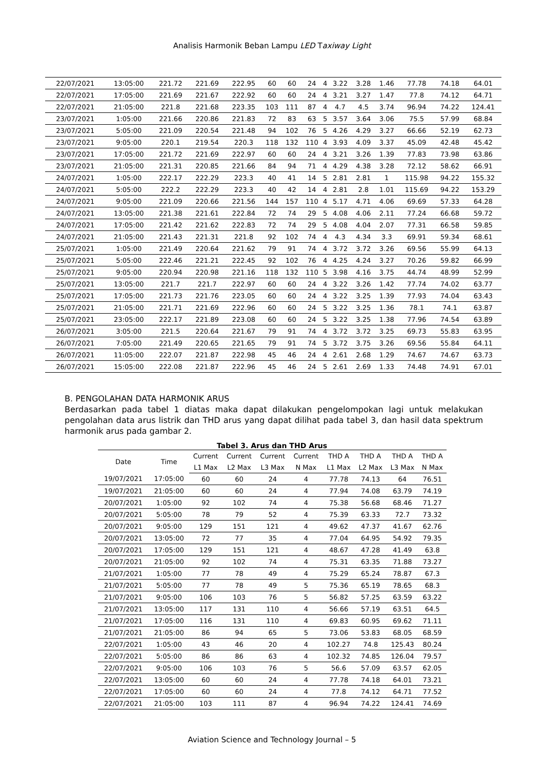Analisis Harmonik Beban Lampu LED Taxiway Light
| 22/07/2021 | 13:05:00 | 221.72 | 221.69 | 222.95 | 60 | 60 | 24 | 4 | 3.22 | 3.28 | 1.46 | 77.78 | 74.18 | 64.01 |
| 22/07/2021 | 17:05:00 | 221.69 | 221.67 | 222.92 | 60 | 60 | 24 | 4 | 3.21 | 3.27 | 1.47 | 77.8 | 74.12 | 64.71 |
| 22/07/2021 | 21:05:00 | 221.8 | 221.68 | 223.35 | 103 | 111 | 87 | 4 | 4.7 | 4.5 | 3.74 | 96.94 | 74.22 | 124.41 |
| 23/07/2021 | 1:05:00 | 221.66 | 220.86 | 221.83 | 72 | 83 | 63 | 5 | 3.57 | 3.64 | 3.06 | 75.5 | 57.99 | 68.84 |
| 23/07/2021 | 5:05:00 | 221.09 | 220.54 | 221.48 | 94 | 102 | 76 | 5 | 4.26 | 4.29 | 3.27 | 66.66 | 52.19 | 62.73 |
| 23/07/2021 | 9:05:00 | 220.1 | 219.54 | 220.3 | 118 | 132 | 110 | 4 | 3.93 | 4.09 | 3.37 | 45.09 | 42.48 | 45.42 |
| 23/07/2021 | 17:05:00 | 221.72 | 221.69 | 222.97 | 60 | 60 | 24 | 4 | 3.21 | 3.26 | 1.39 | 77.83 | 73.98 | 63.86 |
| 23/07/2021 | 21:05:00 | 221.31 | 220.85 | 221.66 | 84 | 94 | 71 | 4 | 4.29 | 4.38 | 3.28 | 72.12 | 58.62 | 66.91 |
| 24/07/2021 | 1:05:00 | 222.17 | 222.29 | 223.3 | 40 | 41 | 14 | 5 | 2.81 | 2.81 | 1 | 115.98 | 94.22 | 155.32 |
| 24/07/2021 | 5:05:00 | 222.2 | 222.29 | 223.3 | 40 | 42 | 14 | 4 | 2.81 | 2.8 | 1.01 | 115.69 | 94.22 | 153.29 |
| 24/07/2021 | 9:05:00 | 221.09 | 220.66 | 221.56 | 144 | 157 | 110 | 4 | 5.17 | 4.71 | 4.06 | 69.69 | 57.33 | 64.28 |
| 24/07/2021 | 13:05:00 | 221.38 | 221.61 | 222.84 | 72 | 74 | 29 | 5 | 4.08 | 4.06 | 2.11 | 77.24 | 66.68 | 59.72 |
| 24/07/2021 | 17:05:00 | 221.42 | 221.62 | 222.83 | 72 | 74 | 29 | 5 | 4.08 | 4.04 | 2.07 | 77.31 | 66.58 | 59.85 |
| 24/07/2021 | 21:05:00 | 221.43 | 221.31 | 221.8 | 92 | 102 | 74 | 4 | 4.3 | 4.34 | 3.3 | 69.91 | 59.34 | 68.61 |
| 25/07/2021 | 1:05:00 | 221.49 | 220.64 | 221.62 | 79 | 91 | 74 | 4 | 3.72 | 3.72 | 3.26 | 69.56 | 55.99 | 64.13 |
| 25/07/2021 | 5:05:00 | 222.46 | 221.21 | 222.45 | 92 | 102 | 76 | 4 | 4.25 | 4.24 | 3.27 | 70.26 | 59.82 | 66.99 |
| 25/07/2021 | 9:05:00 | 220.94 | 220.98 | 221.16 | 118 | 132 | 110 | 5 | 3.98 | 4.16 | 3.75 | 44.74 | 48.99 | 52.99 |
| 25/07/2021 | 13:05:00 | 221.7 | 221.7 | 222.97 | 60 | 60 | 24 | 4 | 3.22 | 3.26 | 1.42 | 77.74 | 74.02 | 63.77 |
| 25/07/2021 | 17:05:00 | 221.73 | 221.76 | 223.05 | 60 | 60 | 24 | 4 | 3.22 | 3.25 | 1.39 | 77.93 | 74.04 | 63.43 |
| 25/07/2021 | 21:05:00 | 221.71 | 221.69 | 222.96 | 60 | 60 | 24 | 5 | 3.22 | 3.25 | 1.36 | 78.1 | 74.1 | 63.87 |
| 25/07/2021 | 23:05:00 | 222.17 | 221.89 | 223.08 | 60 | 60 | 24 | 5 | 3.22 | 3.25 | 1.38 | 77.96 | 74.54 | 63.89 |
| 26/07/2021 | 3:05:00 | 221.5 | 220.64 | 221.67 | 79 | 91 | 74 | 4 | 3.72 | 3.72 | 3.25 | 69.73 | 55.83 | 63.95 |
| 26/07/2021 | 7:05:00 | 221.49 | 220.65 | 221.65 | 79 | 91 | 74 | 5 | 3.72 | 3.75 | 3.26 | 69.56 | 55.84 | 64.11 |
| 26/07/2021 | 11:05:00 | 222.07 | 221.87 | 222.98 | 45 | 46 | 24 | 4 | 2.61 | 2.68 | 1.29 | 74.67 | 74.67 | 63.73 |
| 26/07/2021 | 15:05:00 | 222.08 | 221.87 | 222.96 | 45 | 46 | 24 | 5 | 2.61 | 2.69 | 1.33 | 74.48 | 74.91 | 67.01 |
B. PENGOLAHAN DATA HARMONIK ARUS
Berdasarkan pada tabel 1 diatas maka dapat dilakukan pengelompokan lagi untuk melakukan pengolahan data arus listrik dan THD arus yang dapat dilihat pada tabel 3, dan hasil data spektrum harmonik arus pada gambar 2.
Tabel 3. Arus dan THD Arus
| Date | Time | Current | Current | Current | Current | THD A | THD A | THD A | THD A |
| --- | --- | --- | --- | --- | --- | --- | --- | --- | --- |
| | | L1 Max | L2 Max | L3 Max | N Max | L1 Max | L2 Max | L3 Max | N Max |
| 19/07/2021 | 17:05:00 | 60 | 60 | 24 | 4 | 77.78 | 74.13 | 64 | 76.51 |
| 19/07/2021 | 21:05:00 | 60 | 60 | 24 | 4 | 77.94 | 74.08 | 63.79 | 74.19 |
| 20/07/2021 | 1:05:00 | 92 | 102 | 74 | 4 | 75.38 | 56.68 | 68.46 | 71.27 |
| 20/07/2021 | 5:05:00 | 78 | 79 | 52 | 4 | 75.39 | 63.33 | 72.7 | 73.32 |
| 20/07/2021 | 9:05:00 | 129 | 151 | 121 | 4 | 49.62 | 47.37 | 41.67 | 62.76 |
| 20/07/2021 | 13:05:00 | 72 | 77 | 35 | 4 | 77.04 | 64.95 | 54.92 | 79.35 |
| 20/07/2021 | 17:05:00 | 129 | 151 | 121 | 4 | 48.67 | 47.28 | 41.49 | 63.8 |
| 20/07/2021 | 21:05:00 | 92 | 102 | 74 | 4 | 75.31 | 63.35 | 71.88 | 73.27 |
| 21/07/2021 | 1:05:00 | 77 | 78 | 49 | 4 | 75.29 | 65.24 | 78.87 | 67.3 |
| 21/07/2021 | 5:05:00 | 77 | 78 | 49 | 5 | 75.36 | 65.19 | 78.65 | 68.3 |
| 21/07/2021 | 9:05:00 | 106 | 103 | 76 | 5 | 56.82 | 57.25 | 63.59 | 63.22 |
| 21/07/2021 | 13:05:00 | 117 | 131 | 110 | 4 | 56.66 | 57.19 | 63.51 | 64.5 |
| 21/07/2021 | 17:05:00 | 116 | 131 | 110 | 4 | 69.83 | 60.95 | 69.62 | 71.11 |
| 21/07/2021 | 21:05:00 | 86 | 94 | 65 | 5 | 73.06 | 53.83 | 68.05 | 68.59 |
| 22/07/2021 | 1:05:00 | 43 | 46 | 20 | 4 | 102.27 | 74.8 | 125.43 | 80.24 |
| 22/07/2021 | 5:05:00 | 86 | 86 | 63 | 4 | 102.32 | 74.85 | 126.04 | 79.57 |
| 22/07/2021 | 9:05:00 | 106 | 103 | 76 | 5 | 56.6 | 57.09 | 63.57 | 62.05 |
| 22/07/2021 | 13:05:00 | 60 | 60 | 24 | 4 | 77.78 | 74.18 | 64.01 | 73.21 |
| 22/07/2021 | 17:05:00 | 60 | 60 | 24 | 4 | 77.8 | 74.12 | 64.71 | 77.52 |
| 22/07/2021 | 21:05:00 | 103 | 111 | 87 | 4 | 96.94 | 74.22 | 124.41 | 74.69 |
Aviation Science and Technology Journal – 5